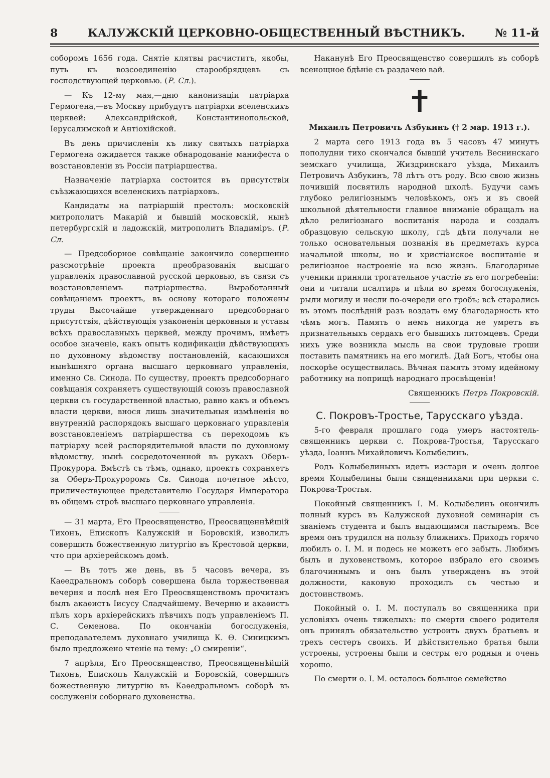8 КАЛУЖСКІЙ ЦЕРКОВНО-ОБЩЕСТВЕННЫЙ ВѢСТНИКЪ. № 11-й
соборомъ 1656 года. Снятіе клятвы расчиститъ, якобы, путь къ возсоединенію старообрядцевъ съ господствующей церковью. (Р. Сл.).
— Къ 12-му мая,—дню канонизаціи патріарха Гермогена,—въ Москву прибудутъ патріархи вселенскихъ церквей: Александрійской, Константинопольской, Іерусалимской и Антіохійской.
Въ день причисленія къ лику святыхъ патріарха Гермогена ожидается также обнародованіе манифеста о возстановленіи въ Россіи патріаршества.
Назначеніе патріарха состоится въ присутствіи съѣзжающихся вселенскихъ патріарховъ.
Кандидаты на патріаршій престолъ: московскій митрополитъ Макарій и бывшій московскій, нынѣ петербургскій и ладожскій, митрополитъ Владиміръ. (Р. Сл.
— Предсоборное совѣщаніе закончило совершенно разсмотрѣніе проекта преобразованія высшаго управленія православной русской церковью, въ связи съ возстановленіемъ патріаршества. Выработанный совѣщаніемъ проектъ, въ основу котораго положены труды Высочайше утвержденнаго предсоборнаго присутствія, дѣйствующія узаконенія церковныя и уставы всѣхъ православныхъ церквей, между прочимъ, имѣетъ особое значеніе, какъ опытъ кодификаціи дѣйствующихъ по духовному вѣдомству постановленій, касающихся нынѣшняго органа высшаго церковнаго управленія, именно Св. Синода. По существу, проектъ предсоборнаго совѣщанія сохраняетъ существующій союзъ православной церкви съ государственной властью, равно какъ и объемъ власти церкви, внося лишь значительныя измѣненія во внутренній распорядокъ высшаго церковнаго управленія возстановленіемъ патріаршества съ переходомъ къ патріарху всей распорядительной власти по духовному вѣдомству, нынѣ сосредоточенной въ рукахъ Оберъ-Прокурора. Вмѣстѣ съ тѣмъ, однако, проектъ сохраняетъ за Оберъ-Прокуроромъ Св. Синода почетное мѣсто, приличествующее представителю Государя Императора въ общемъ строѣ высшаго церковнаго управленія.
— 31 марта, Его Преосвященство, Преосвященнѣйшій Тихонъ, Епископъ Калужскій и Боровскій, изволилъ совершить божественную литургію въ Крестовой церкви, что при архіерейскомъ домѣ.
— Въ тотъ же день, въ 5 часовъ вечера, въ Каѳедральномъ соборѣ совершена была торжественная вечерня и послѣ нея Его Преосвященствомъ прочитанъ былъ акаѳистъ Іисусу Сладчайшему. Вечерню и акаѳистъ пѣлъ хоръ архіерейскихъ пѣвчихъ подъ управленіемъ П. С. Семенова. По окончаніи богослуженія, преподавателемъ духовнаго училища К. Ѳ. Синицкимъ было предложено чтеніе на тему: „О смиреніи“.
7 апрѣля, Его Преосвященство, Преосвященнѣйшій Тихонъ, Епископъ Калужскій и Боровскій, совершилъ божественную литургію въ Каѳедральномъ соборѣ въ сослуженіи соборнаго духовенства.
Наканунѣ Его Преосвященство совершилъ въ соборѣ всенощное бдѣніе съ раздачею вай.
✝
Михаилъ Петровичъ Азбукинъ († 2 мар. 1913 г.).
2 марта сего 1913 года въ 5 часовъ 47 минутъ пополудни тихо скончался бывшій учитель Веснинскаго земскаго училища, Жиздринскаго уѣзда, Михаилъ Петровичъ Азбукинъ, 78 лѣтъ отъ роду. Всю свою жизнь почившій посвятилъ народной школѣ. Будучи самъ глубоко религіознымъ человѣкомъ, онъ и въ своей школьной дѣятельности главное вниманіе обращалъ на дѣло религіознаго воспитанія народа и создалъ образцовую сельскую школу, гдѣ дѣти получали не только основательныя познанія въ предметахъ курса начальной школы, но и христіанское воспитаніе и религіозное настроеніе на всю жизнь. Благодарные ученики приняли трогательное участіе въ его погребеніи: они и читали псалтирь и пѣли во время богослуженія, рыли могилу и несли по-очереди его гробъ; всѣ старались въ этомъ послѣдній разъ воздать ему благодарность кто чѣмъ могъ. Память о немъ никогда не умретъ въ признательныхъ сердахъ его бывшихъ питомцевъ. Среди нихъ уже возникла мысль на свои трудовые гроши поставить памятникъ на его могилѣ. Дай Богъ, чтобы она поскорѣе осуществилась. Вѣчная память этому идейному работнику на поприщѣ народнаго просвѣщенія!
Священникъ Петръ Покровскій.
С. Покровъ-Тростье, Тарусскаго уѣзда.
5-го февраля прошлаго года умеръ настоятель-священникъ церкви с. Покрова-Тростья, Тарусскаго уѣзда, Іоаннъ Михайловичъ Колыбелинъ.
Родъ Колыбелиныхъ идетъ изстари и очень долгое время Колыбелины были священниками при церкви с. Покрова-Тростья.
Покойный священникъ І. М. Колыбелинъ окончилъ полный курсъ въ Калужской духовной семинаріи съ званіемъ студента и былъ выдающимся пастыремъ. Все время онъ трудился на пользу ближнихъ. Приходъ горячо любилъ о. І. М. и подесь не можетъ его забыть. Любимъ былъ и духовенствомъ, которое избрало его своимъ благочиннымъ и онъ былъ утвержденъ въ этой должности, каковую проходилъ съ честью и достоинствомъ.
Покойный о. І. М. поступалъ во священника при условіяхъ очень тяжелыхъ: по смерти своего родителя онъ принялъ обязательство устроить двухъ братьевъ и трехъ сестеръ своихъ. И дѣйствительно братья были устроены, устроены были и сестры его родныя и очень хорошо.
По смерти о. І. М. осталось большое семейство